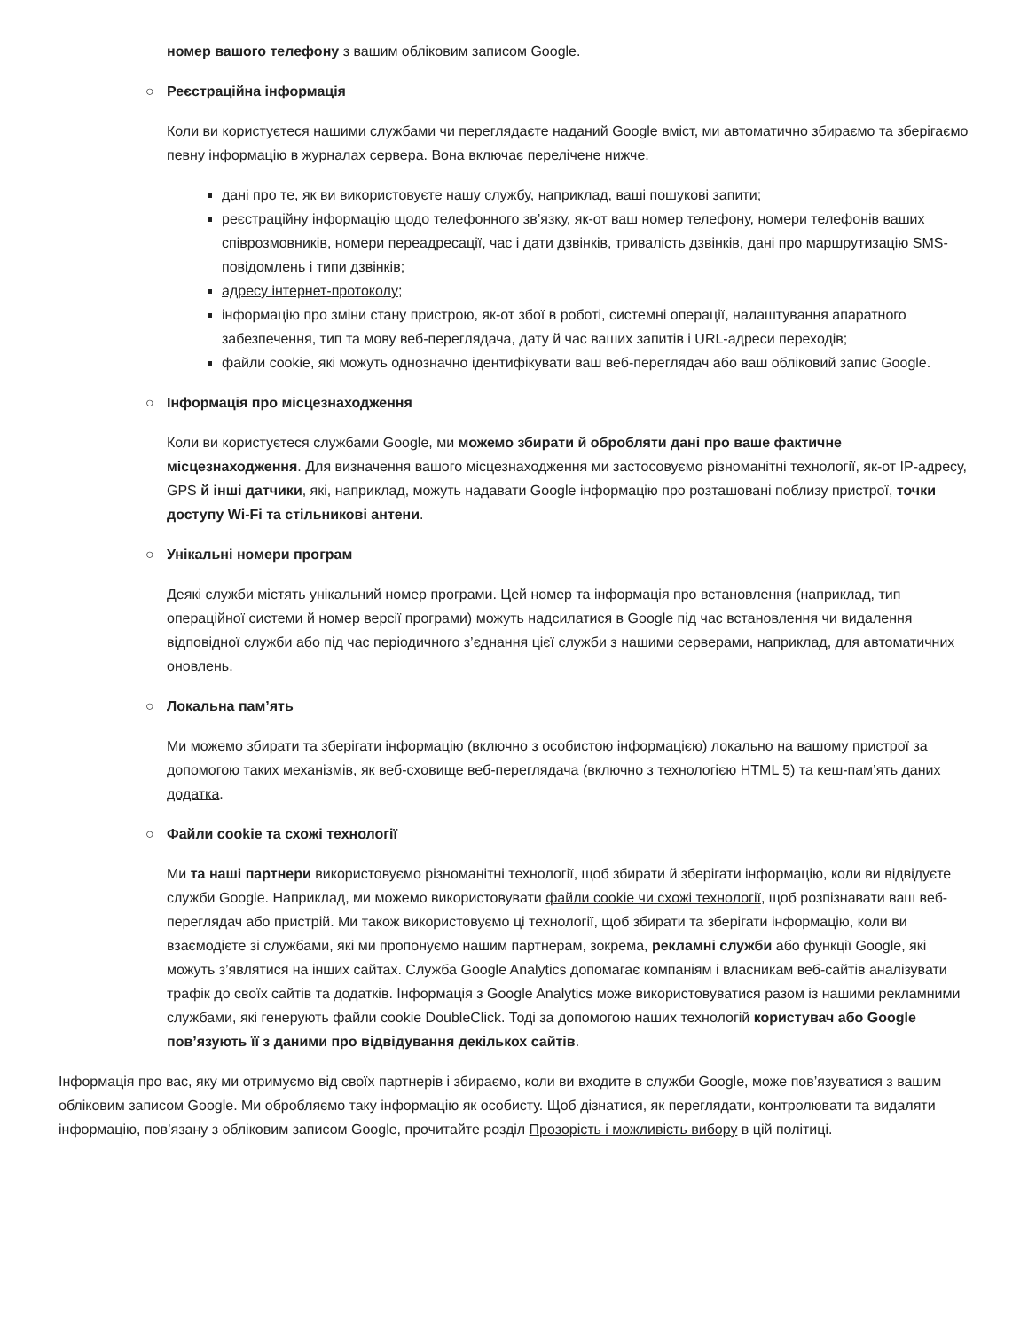номер вашого телефону з вашим обліковим записом Google.
○ Реєстраційна інформація
Коли ви користуєтеся нашими службами чи переглядаєте наданий Google вміст, ми автоматично збираємо та зберігаємо певну інформацію в журналах сервера. Вона включає перелічене нижче.
дані про те, як ви використовуєте нашу службу, наприклад, ваші пошукові запити;
реєстраційну інформацію щодо телефонного зв’язку, як-от ваш номер телефону, номери телефонів ваших співрозмовників, номери переадресації, час і дати дзвінків, тривалість дзвінків, дані про маршрутизацію SMS-повідомлень і типи дзвінків;
адресу інтернет-протоколу;
інформацію про зміни стану пристрою, як-от збої в роботі, системні операції, налаштування апаратного забезпечення, тип та мову веб-переглядача, дату й час ваших запитів і URL-адреси переходів;
файли cookie, які можуть однозначно ідентифікувати ваш веб-переглядач або ваш обліковий запис Google.
○ Інформація про місцезнаходження
Коли ви користуєтеся службами Google, ми можемо збирати й обробляти дані про ваше фактичне місцезнаходження. Для визначення вашого місцезнаходження ми застосовуємо різноманітні технології, як-от IP-адресу, GPS й інші датчики, які, наприклад, можуть надавати Google інформацію про розташовані поблизу пристрої, точки доступу Wi-Fi та стільникові антени.
○ Унікальні номери програм
Деякі служби містять унікальний номер програми. Цей номер та інформація про встановлення (наприклад, тип операційної системи й номер версії програми) можуть надсилатися в Google під час встановлення чи видалення відповідної служби або під час періодичного з’єднання цієї служби з нашими серверами, наприклад, для автоматичних оновлень.
○ Локальна пам’ять
Ми можемо збирати та зберігати інформацію (включно з особистою інформацією) локально на вашому пристрої за допомогою таких механізмів, як веб-сховище веб-переглядача (включно з технологією HTML 5) та кеш-пам’ять даних додатка.
○ Файли cookie та схожі технології
Ми та наші партнери використовуємо різноманітні технології, щоб збирати й зберігати інформацію, коли ви відвідуєте служби Google. Наприклад, ми можемо використовувати файли cookie чи схожі технології, щоб розпізнавати ваш веб-переглядач або пристрій. Ми також використовуємо ці технології, щоб збирати та зберігати інформацію, коли ви взаємодієте зі службами, які ми пропонуємо нашим партнерам, зокрема, рекламні служби або функції Google, які можуть з’являтися на інших сайтах. Служба Google Analytics допомагає компаніям і власникам веб-сайтів аналізувати трафік до своїх сайтів та додатків. Інформація з Google Analytics може використовуватися разом із нашими рекламними службами, які генерують файли cookie DoubleClick. Тоді за допомогою наших технологій користувач або Google пов’язують її з даними про відвідування декількох сайтів.
Інформація про вас, яку ми отримуємо від своїх партнерів і збираємо, коли ви входите в служби Google, може пов’язуватися з вашим обліковим записом Google. Ми обробляємо таку інформацію як особисту. Щоб дізнатися, як переглядати, контролювати та видаляти інформацію, пов’язану з обліковим записом Google, прочитайте розділ Прозорість і можливість вибору в цій політиці.